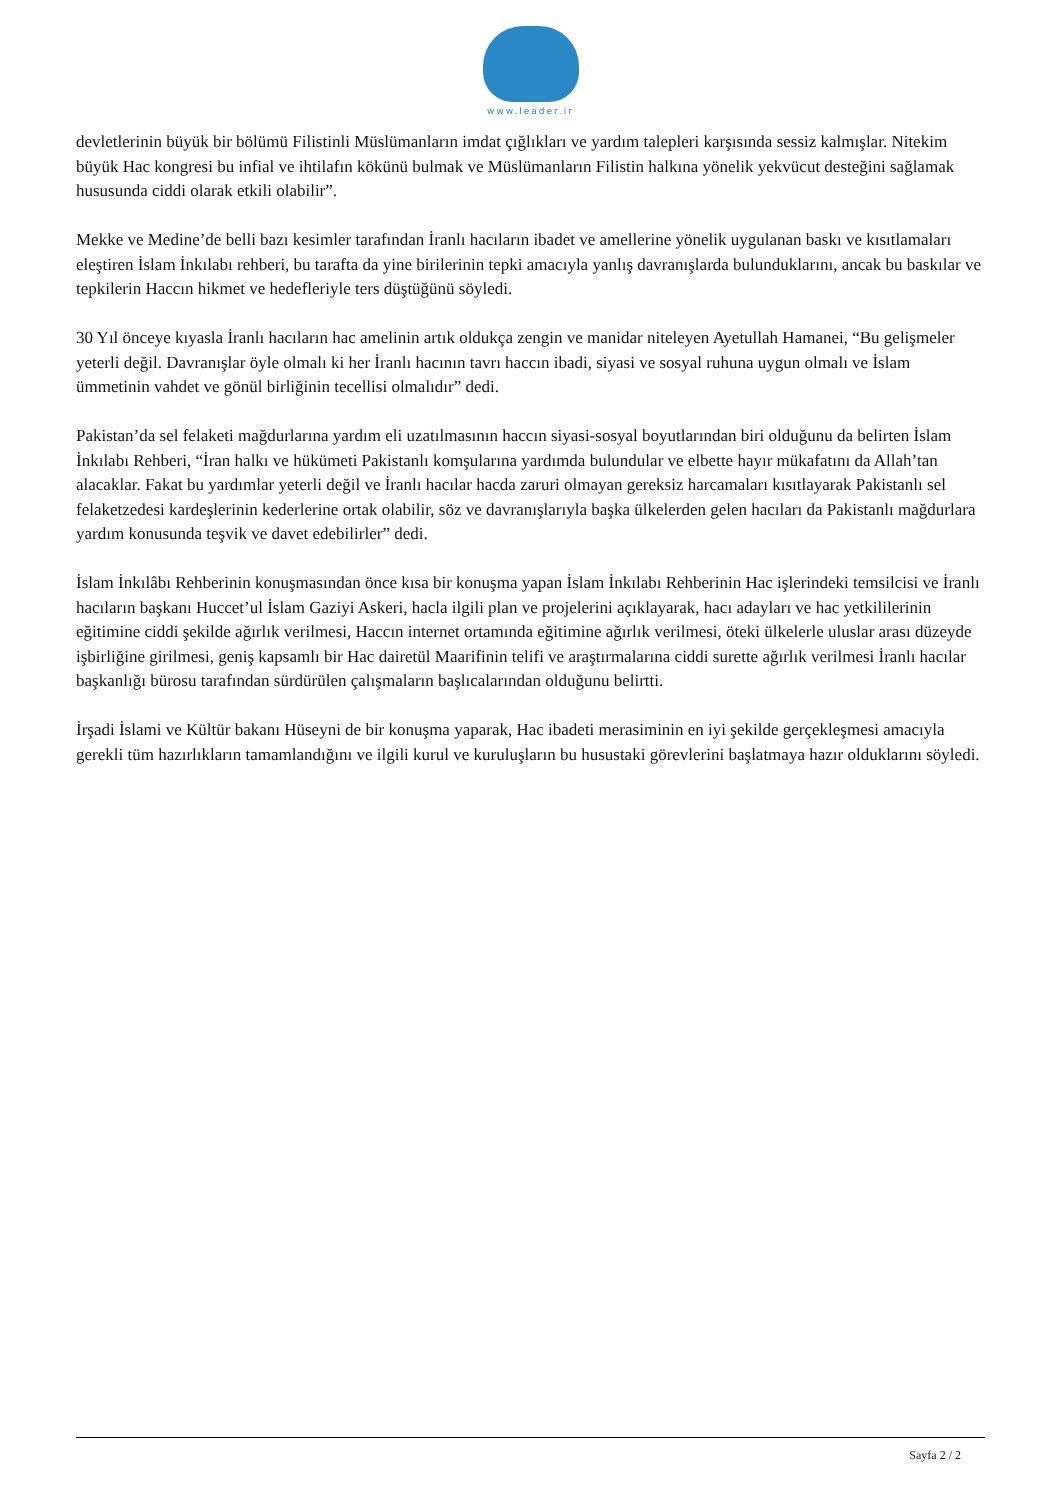www.leader.ir
devletlerinin büyük bir bölümü Filistinli Müslümanların imdat çığlıkları ve yardım talepleri karşısında sessiz kalmışlar. Nitekim büyük Hac kongresi bu infial ve ihtilafın kökünü bulmak ve Müslümanların Filistin halkına yönelik yekvücut desteğini sağlamak hususunda ciddi olarak etkili olabilir”.
Mekke ve Medine’de belli bazı kesimler tarafından İranlı hacıların ibadet ve amellerine yönelik uygulanan baskı ve kısıtlamaları eleştiren İslam İnkılabı rehberi, bu tarafta da yine birilerinin tepki amacıyla yanlış davranışlarda bulunduklarını, ancak bu baskılar ve tepkilerin Haccın hikmet ve hedefleriyle ters düştüğünü söyledi.
30 Yıl önceye kıyasla İranlı hacıların hac amelinin artık oldukça zengin ve manidar niteleyen Ayetullah Hamanei, “Bu gelişmeler yeterli değil. Davranışlar öyle olmalı ki her İranlı hacının tavrı haccın ibadi, siyasi ve sosyal ruhuna uygun olmalı ve İslam ümmetinin vahdet ve gönül birliğinin tecellisi olmalıdır” dedi.
Pakistan’da sel felaketi mağdurlarına yardım eli uzatılmasının haccın siyasi-sosyal boyutlarından biri olduğunu da belirten İslam İnkılabı Rehberi, “İran halkı ve hükümeti Pakistanlı komşularına yardımda bulundular ve elbette hayır mükafatını da Allah’tan alacaklar. Fakat bu yardımlar yeterli değil ve İranlı hacılar hacda zaruri olmayan gereksiz harcamaları kısıtlayarak Pakistanlı sel felaketzedesi kardeşlerinin kederlerine ortak olabilir, söz ve davranışlarıyla başka ülkelerden gelen hacıları da Pakistanlı mağdurlara yardım konusunda teşvik ve davet edebilirler” dedi.
İslam İnkılâbı Rehberinin konuşmasından önce kısa bir konuşma yapan İslam İnkılabı Rehberinin Hac işlerindeki temsilcisi ve İranlı hacıların başkanı Huccet’ul İslam Gaziyi Askeri, hacla ilgili plan ve projelerini açıklayarak, hacı adayları ve hac yetkililerinin eğitimine ciddi şekilde ağırlık verilmesi, Haccın internet ortamında eğitimine ağırlık verilmesi, öteki ülkelerle uluslar arası düzeyde işbirliğine girilmesi, geniş kapsamlı bir Hac dairetül Maarifinin telifi ve araştırmalarına ciddi surette ağırlık verilmesi İranlı hacılar başkanlığı bürosu tarafından sürdürülen çalışmaların başlıcalarından olduğunu belirtti.
İrşadi İslami ve Kültür bakanı Hüseyni de bir konuşma yaparak, Hac ibadeti merasiminin en iyi şekilde gerçekleşmesi amacıyla gerekli tüm hazırlıkların tamamlandığını ve ilgili kurul ve kuruluşların bu husustaki görevlerini başlatmaya hazır olduklarını söyledi.
Sayfa 2 / 2